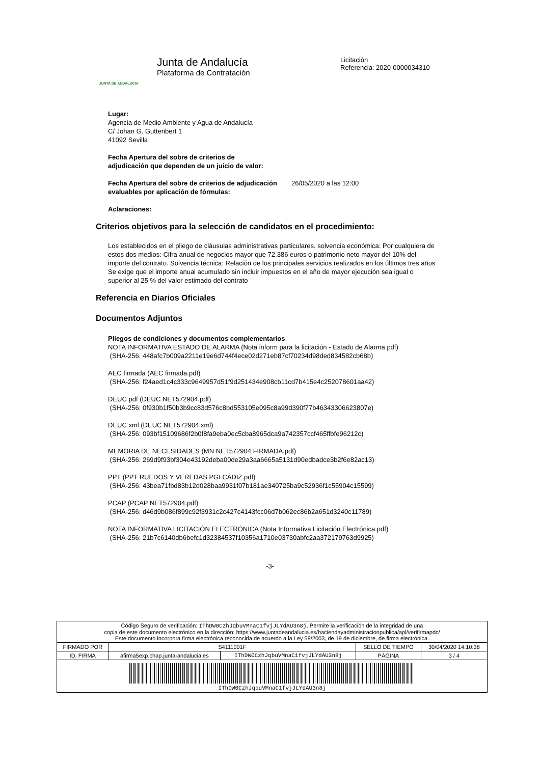JUNTA DE ANDALUCIA
Junta de Andalucía
Plataforma de Contratación
Licitación
Referencia: 2020-0000034310
Lugar:
Agencia de Medio Ambiente y Agua de Andalucía
C/ Johan G. Guttenbert 1
41092 Sevilla
Fecha Apertura del sobre de criterios de
adjudicación que dependen de un juicio de valor:
Fecha Apertura del sobre de criterios de adjudicación evaluables por aplicación de fórmulas:
26/05/2020 a las 12:00
Aclaraciones:
Criterios objetivos para la selección de candidatos en el procedimiento:
Los establecidos en el pliego de cláusulas administrativas particulares. solvencia económica: Por cualquiera de estos dos medios: Cifra anual de negocios mayor que 72.386 euros o patrimonio neto mayor del 10% del importe del contrato. Solvencia técnica: Relación de los principales servicios realizados en los últimos tres años Se exige que el importe anual acumulado sin incluir impuestos en el año de mayor ejecución sea igual o superior al 25 % del valor estimado del contrato
Referencia en Diarios Oficiales
Documentos Adjuntos
Pliegos de condiciones y documentos complementarios
NOTA INFORMATIVA ESTADO DE ALARMA (Nota inform para la licitación - Estado de Alarma.pdf)
(SHA-256: 448afc7b009a2211e19e6d744f4ece02d271eb87cf70234d98ded834582cb68b)
AEC firmada (AEC firmada.pdf)
(SHA-256: f24aed1c4c333c9649957d51f9d251434e908cb11cd7b415e4c252078601aa42)
DEUC pdf (DEUC NET572904.pdf)
(SHA-256: 0f930b1f50b3b9cc83d576c8bd553105e095c8a99d390f77b46343306623807e)
DEUC xml (DEUC NET572904.xml)
(SHA-256: 093bf15109686f2b0f8fa9eba0ec5cba8965dca9a742357ccf465ffbfe96212c)
MEMORIA DE NECESIDADES (MN NET572904 FIRMADA.pdf)
(SHA-256: 269d9f93bf304e43192deba00de29a3aa6665a5131d90edbadce3b2f6e82ac13)
PPT (PPT RUEDOS Y VEREDAS PGI CÁDIZ.pdf)
(SHA-256: 43bea71fbd83b12d028baa9931f07b181ae340725ba9c52936f1c55904c15599)
PCAP (PCAP NET572904.pdf)
(SHA-256: d46d9b086f899c92f3931c2c427c4143fcc06d7b062ec86b2a651d3240c11789)
NOTA INFORMATIVA LICITACIÓN ELECTRÓNICA (Nota Informativa Licitación Electrónica.pdf)
(SHA-256: 21b7c6140db6befc1d32384537f10356a1710e03730abfc2aa372179763d9925)
-3-
| Código Seguro de verificación: IThDW0CzhJqbuVMnaC1fvjJLYdAU3n8j . Permite la verificación de la integridad de una copia de este documento electrónico en la dirección: https://www.juntadeandalucia.es/haciendayadministracionpublica/apl/verifirmapdc/ Este documento incorpora firma electrónica reconocida de acuerdo a la Ley 59/2003, de 19 de diciembre, de firma electrónica. | | | | |
| FIRMADO POR | S4111001F | | SELLO DE TIEMPO | 30/04/2020 14:10:38 |
| ID. FIRMA | afirma5exp.chap.junta-andalucia.es | IThDW0CzhJqbuVMnaC1fvjJLYdAU3n8j | PÁGINA | 3 / 4 |
| IThDW0CzhJqbuVMnaC1fvjJLYdAU3n8j | | | | |